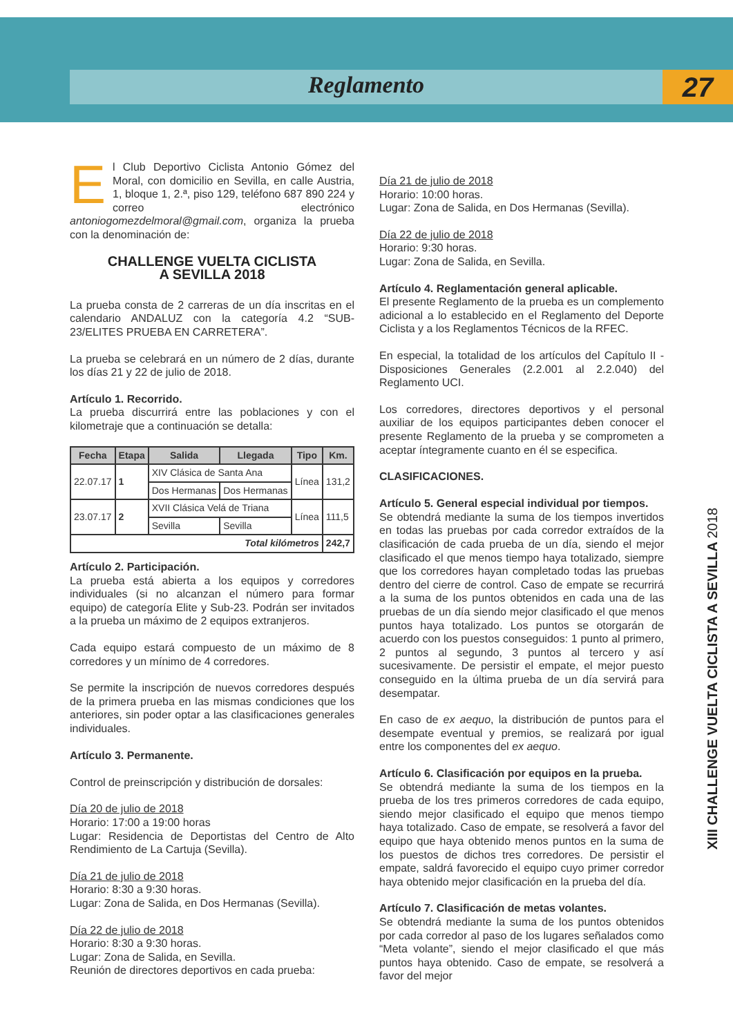Reglamento 27
El Club Deportivo Ciclista Antonio Gómez del Moral, con domicilio en Sevilla, en calle Austria, 1, bloque 1, 2.ª, piso 129, teléfono 687 890 224 y correo electrónico antoniogomezdelmoral@gmail.com, organiza la prueba con la denominación de:
CHALLENGE VUELTA CICLISTA
A SEVILLA 2018
La prueba consta de 2 carreras de un día inscritas en el calendario ANDALUZ con la categoría 4.2 “SUB-23/ELITES PRUEBA EN CARRETERA”.
La prueba se celebrará en un número de 2 días, durante los días 21 y 22 de julio de 2018.
Artículo 1. Recorrido.
La prueba discurrirá entre las poblaciones y con el kilometraje que a continuación se detalla:
| Fecha | Etapa | Salida | Llegada | Tipo | Km. |
| --- | --- | --- | --- | --- | --- |
| 22.07.17 | 1 | XIV Clásica de Santa Ana | | Línea | 131,2 |
| | | Dos Hermanas | Dos Hermanas | | |
| 23.07.17 | 2 | XVII Clásica Velá de Triana | | Línea | 111,5 |
| | | Sevilla | Sevilla | | |
| Total kilómetros | | | | | 242,7 |
Artículo 2. Participación.
La prueba está abierta a los equipos y corredores individuales (si no alcanzan el número para formar equipo) de categoría Elite y Sub-23. Podrán ser invitados a la prueba un máximo de 2 equipos extranjeros.
Cada equipo estará compuesto de un máximo de 8 corredores y un mínimo de 4 corredores.
Se permite la inscripción de nuevos corredores después de la primera prueba en las mismas condiciones que los anteriores, sin poder optar a las clasificaciones generales individuales.
Artículo 3. Permanente.
Control de preinscripción y distribución de dorsales:
Día 20 de julio de 2018
Horario: 17:00 a 19:00 horas
Lugar: Residencia de Deportistas del Centro de Alto Rendimiento de La Cartuja (Sevilla).
Día 21 de julio de 2018
Horario: 8:30 a 9:30 horas.
Lugar: Zona de Salida, en Dos Hermanas (Sevilla).
Día 22 de julio de 2018
Horario: 8:30 a 9:30 horas.
Lugar: Zona de Salida, en Sevilla.
Reunión de directores deportivos en cada prueba:
Día 21 de julio de 2018
Horario: 10:00 horas.
Lugar: Zona de Salida, en Dos Hermanas (Sevilla).
Día 22 de julio de 2018
Horario: 9:30 horas.
Lugar: Zona de Salida, en Sevilla.
Artículo 4. Reglamentación general aplicable.
El presente Reglamento de la prueba es un complemento adicional a lo establecido en el Reglamento del Deporte Ciclista y a los Reglamentos Técnicos de la RFEC.
En especial, la totalidad de los artículos del Capítulo II - Disposiciones Generales (2.2.001 al 2.2.040) del Reglamento UCI.
Los corredores, directores deportivos y el personal auxiliar de los equipos participantes deben conocer el presente Reglamento de la prueba y se comprometen a aceptar íntegramente cuanto en él se especifica.
CLASIFICACIONES.
Artículo 5. General especial individual por tiempos.
Se obtendrá mediante la suma de los tiempos invertidos en todas las pruebas por cada corredor extraídos de la clasificación de cada prueba de un día, siendo el mejor clasificado el que menos tiempo haya totalizado, siempre que los corredores hayan completado todas las pruebas dentro del cierre de control. Caso de empate se recurrirá a la suma de los puntos obtenidos en cada una de las pruebas de un día siendo mejor clasificado el que menos puntos haya totalizado. Los puntos se otorgarán de acuerdo con los puestos conseguidos: 1 punto al primero, 2 puntos al segundo, 3 puntos al tercero y así sucesivamente. De persistir el empate, el mejor puesto conseguido en la última prueba de un día servirá para desempatar.
En caso de ex aequo, la distribución de puntos para el desempate eventual y premios, se realizará por igual entre los componentes del ex aequo.
Artículo 6. Clasificación por equipos en la prueba.
Se obtendrá mediante la suma de los tiempos en la prueba de los tres primeros corredores de cada equipo, siendo mejor clasificado el equipo que menos tiempo haya totalizado. Caso de empate, se resolverá a favor del equipo que haya obtenido menos puntos en la suma de los puestos de dichos tres corredores. De persistir el empate, saldrá favorecido el equipo cuyo primer corredor haya obtenido mejor clasificación en la prueba del día.
Artículo 7. Clasificación de metas volantes.
Se obtendrá mediante la suma de los puntos obtenidos por cada corredor al paso de los lugares señalados como “Meta volante”, siendo el mejor clasificado el que más puntos haya obtenido. Caso de empate, se resolverá a favor del mejor
XIII CHALLENGE VUELTA CICLISTA A SEVILLA 2018